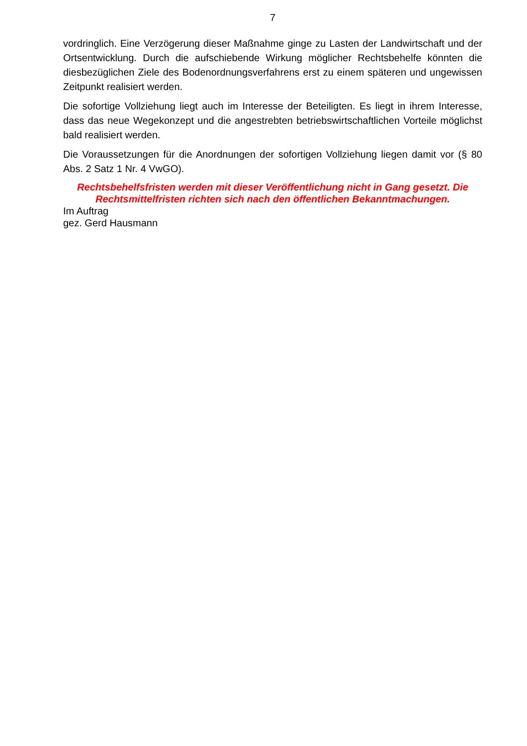7
vordringlich. Eine Verzögerung dieser Maßnahme ginge zu Lasten der Landwirtschaft und der Ortsentwicklung. Durch die aufschiebende Wirkung möglicher Rechtsbehelfe könnten die diesbezüglichen Ziele des Bodenordnungsverfahrens erst zu einem späteren und ungewissen Zeitpunkt realisiert werden.
Die sofortige Vollziehung liegt auch im Interesse der Beteiligten. Es liegt in ihrem Interesse, dass das neue Wegekonzept und die angestrebten betriebswirtschaftlichen Vorteile möglichst bald realisiert werden.
Die Voraussetzungen für die Anordnungen der sofortigen Vollziehung liegen damit vor (§ 80 Abs. 2 Satz 1 Nr. 4 VwGO).
Rechtsbehelfsfristen werden mit dieser Veröffentlichung nicht in Gang gesetzt. Die Rechtsmittelfristen richten sich nach den öffentlichen Bekanntmachungen.
Im Auftrag
gez. Gerd Hausmann